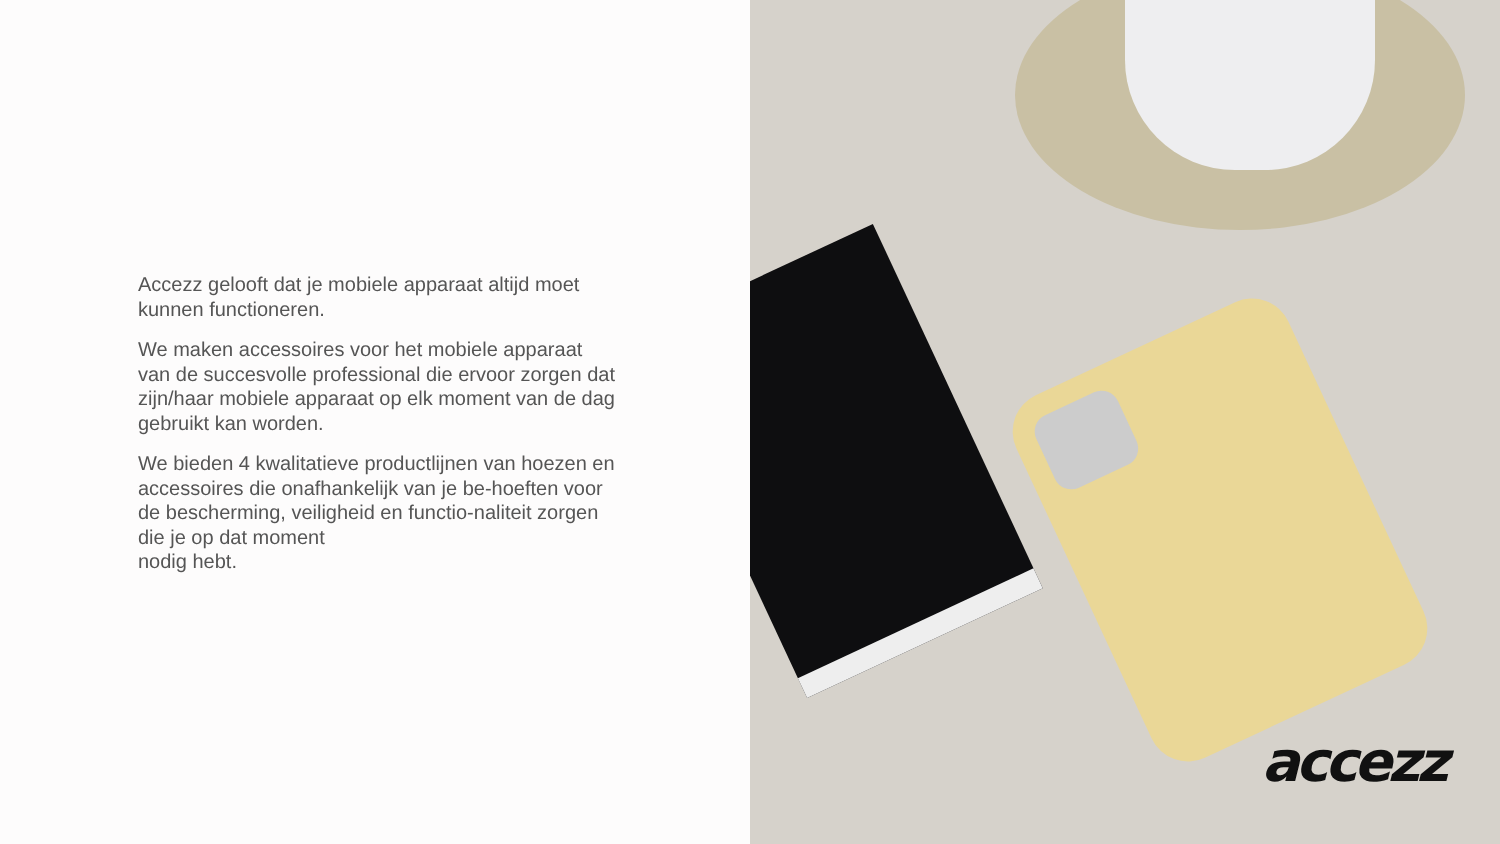Accezz gelooft dat je mobiele apparaat altijd moet kunnen functioneren.
We maken accessoires voor het mobiele apparaat van de succesvolle professional die ervoor zorgen dat zijn/haar mobiele apparaat op elk moment van de dag gebruikt kan worden.
We bieden 4 kwalitatieve productlijnen van hoezen en accessoires die onafhankelijk van je be-hoeften voor de bescherming, veiligheid en functio-naliteit zorgen die je op dat moment
nodig hebt.
accezz